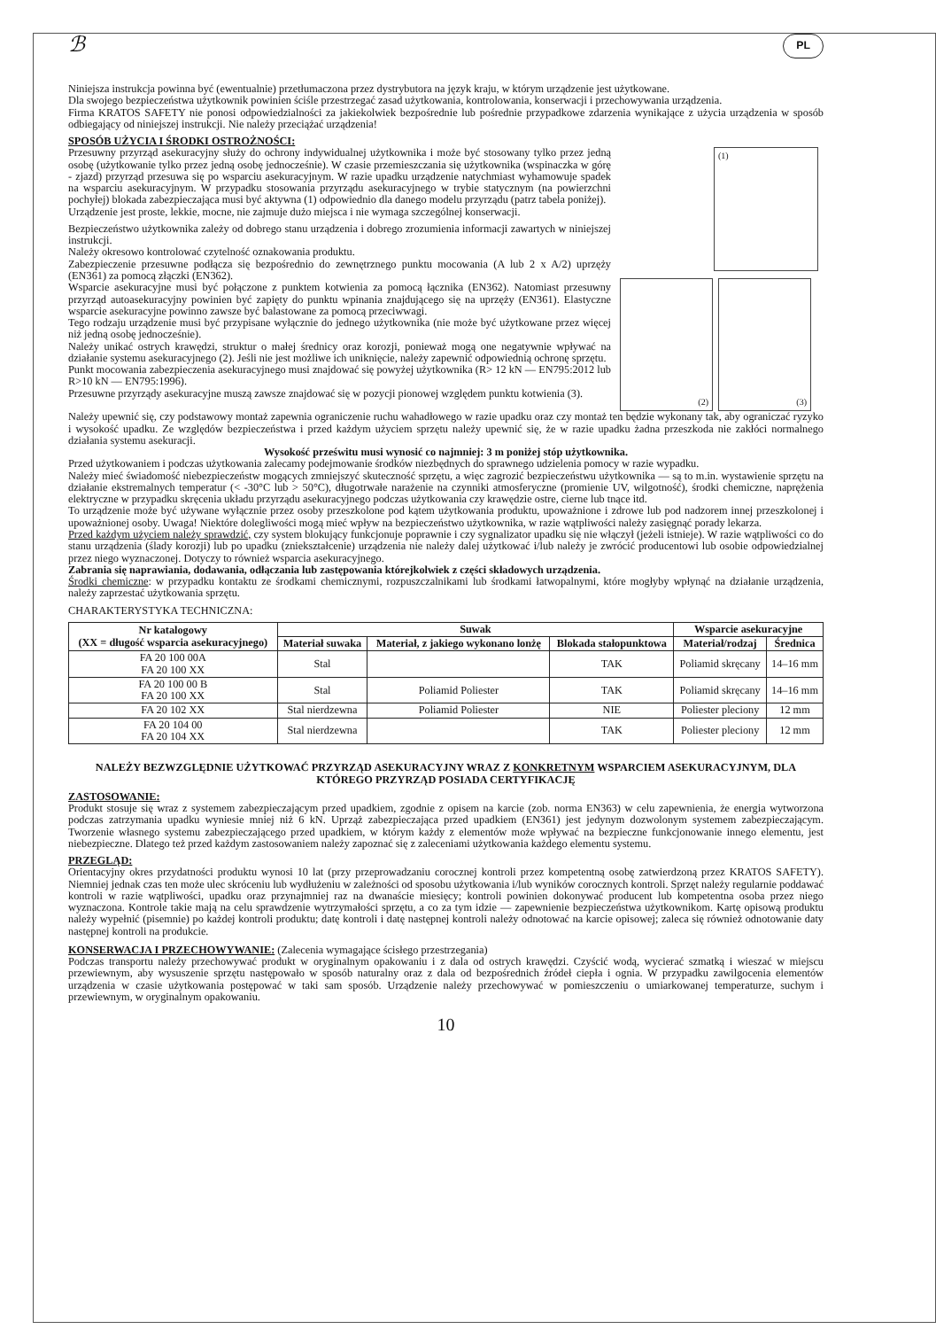ℬ PL
Niniejsza instrukcja powinna być (ewentualnie) przetłumaczona przez dystrybutora na język kraju, w którym urządzenie jest użytkowane.
Dla swojego bezpieczeństwa użytkownik powinien ściśle przestrzegać zasad użytkowania, kontrolowania, konserwacji i przechowywania urządzenia.
Firma KRATOS SAFETY nie ponosi odpowiedzialności za jakiekolwiek bezpośrednie lub pośrednie przypadkowe zdarzenia wynikające z użycia urządzenia w sposób odbiegający od niniejszej instrukcji. Nie należy przeciążać urządzenia!
SPOSÓB UŻYCIA I ŚRODKI OSTROŻNOŚCI:
Przesuwny przyrząd asekuracyjny służy do ochrony indywidualnej użytkownika i może być stosowany tylko przez jedną osobę (użytkowanie tylko przez jedną osobę jednocześnie). W czasie przemieszczania się użytkownika (wspinaczka w górę - zjazd) przyrząd przesuwa się po wsparciu asekuracyjnym. W razie upadku urządzenie natychmiast wyhamowuje spadek na wsparciu asekuracyjnym. W przypadku stosowania przyrządu asekuracyjnego w trybie statycznym (na powierzchni pochyłej) blokada zabezpieczająca musi być aktywna (1) odpowiednio dla danego modelu przyrządu (patrz tabela poniżej).
Urządzenie jest proste, lekkie, mocne, nie zajmuje dużo miejsca i nie wymaga szczególnej konserwacji.
Bezpieczeństwo użytkownika zależy od dobrego stanu urządzenia i dobrego zrozumienia informacji zawartych w niniejszej instrukcji.
Należy okresowo kontrolować czytelność oznakowania produktu.
Zabezpieczenie przesuwne podłącza się bezpośrednio do zewnętrznego punktu mocowania (A lub 2 x A/2) uprzęży (EN361) za pomocą złączki (EN362).
Wsparcie asekuracyjne musi być połączone z punktem kotwienia za pomocą łącznika (EN362). Natomiast przesuwny przyrząd autoasekuracyjny powinien być zapięty do punktu wpinania znajdującego się na uprzęży (EN361). Elastyczne wsparcie asekuracyjne powinno zawsze być balastowane za pomocą przeciwwagi.
Tego rodzaju urządzenie musi być przypisane wyłącznie do jednego użytkownika (nie może być użytkowane przez więcej niż jedną osobę jednocześnie).
Należy unikać ostrych krawędzi, struktur o małej średnicy oraz korozji, ponieważ mogą one negatywnie wpływać na działanie systemu asekuracyjnego (2). Jeśli nie jest możliwe ich uniknięcie, należy zapewnić odpowiednią ochronę sprzętu.
Punkt mocowania zabezpieczenia asekuracyjnego musi znajdować się powyżej użytkownika (R> 12 kN — EN795:2012 lub R>10 kN — EN795:1996).
Przesuwne przyrządy asekuracyjne muszą zawsze znajdować się w pozycji pionowej względem punktu kotwienia (3).
(1)
(2) (3)
Należy upewnić się, czy podstawowy montaż zapewnia ograniczenie ruchu wahadłowego w razie upadku oraz czy montaż ten będzie wykonany tak, aby ograniczać ryzyko i wysokość upadku. Ze względów bezpieczeństwa i przed każdym użyciem sprzętu należy upewnić się, że w razie upadku żadna przeszkoda nie zakłóci normalnego działania systemu asekuracji.
Wysokość prześwitu musi wynosić co najmniej: 3 m poniżej stóp użytkownika.
Przed użytkowaniem i podczas użytkowania zalecamy podejmowanie środków niezbędnych do sprawnego udzielenia pomocy w razie wypadku.
Należy mieć świadomość niebezpieczeństw mogących zmniejszyć skuteczność sprzętu, a więc zagrozić bezpieczeństwu użytkownika — są to m.in. wystawienie sprzętu na działanie ekstremalnych temperatur (< -30°C lub > 50°C), długotrwałe narażenie na czynniki atmosferyczne (promienie UV, wilgotność), środki chemiczne, naprężenia elektryczne w przypadku skręcenia układu przyrządu asekuracyjnego podczas użytkowania czy krawędzie ostre, cierne lub tnące itd.
To urządzenie może być używane wyłącznie przez osoby przeszkolone pod kątem użytkowania produktu, upoważnione i zdrowe lub pod nadzorem innej przeszkolonej i upoważnionej osoby. Uwaga! Niektóre dolegliwości mogą mieć wpływ na bezpieczeństwo użytkownika, w razie wątpliwości należy zasięgnąć porady lekarza.
Przed każdym użyciem należy sprawdzić, czy system blokujący funkcjonuje poprawnie i czy sygnalizator upadku się nie włączył (jeżeli istnieje). W razie wątpliwości co do stanu urządzenia (ślady korozji) lub po upadku (zniekształcenie) urządzenia nie należy dalej użytkować i/lub należy je zwrócić producentowi lub osobie odpowiedzialnej przez niego wyznaczonej. Dotyczy to również wsparcia asekuracyjnego.
Zabrania się naprawiania, dodawania, odłączania lub zastępowania którejkolwiek z części składowych urządzenia.
Środki chemiczne: w przypadku kontaktu ze środkami chemicznymi, rozpuszczalnikami lub środkami łatwopalnymi, które mogłyby wpłynąć na działanie urządzenia, należy zaprzestać użytkowania sprzętu.
CHARAKTERYSTYKA TECHNICZNA:
| Nr katalogowy (XX = długość wsparcia asekuracyjnego) | Suwak | | | Wsparcie asekuracyjne | |
| --- | --- | --- | --- | --- | --- |
| | Materiał suwaka | Materiał, z jakiego wykonano lonżę | Blokada stałopunktowa | Materiał/rodzaj | Średnica |
| FA 20 100 00A FA 20 100 XX | Stal | | TAK | Poliamid skręcany | 14–16 mm |
| FA 20 100 00 B FA 20 100 XX | Stal | Poliamid Poliester | TAK | Poliamid skręcany | 14–16 mm |
| FA 20 102 XX | Stal nierdzewna | Poliamid Poliester | NIE | Poliester pleciony | 12 mm |
| FA 20 104 00 FA 20 104 XX | Stal nierdzewna | | TAK | Poliester pleciony | 12 mm |
NALEŻY BEZWZGLĘDNIE UŻYTKOWAĆ PRZYRZĄD ASEKURACYJNY WRAZ Z KONKRETNYM WSPARCIEM ASEKURACYJNYM, DLA KTÓREGO PRZYRZĄD POSIADA CERTYFIKACJĘ
ZASTOSOWANIE:
Produkt stosuje się wraz z systemem zabezpieczającym przed upadkiem, zgodnie z opisem na karcie (zob. norma EN363) w celu zapewnienia, że energia wytworzona podczas zatrzymania upadku wyniesie mniej niż 6 kN. Uprząż zabezpieczająca przed upadkiem (EN361) jest jedynym dozwolonym systemem zabezpieczającym. Tworzenie własnego systemu zabezpieczającego przed upadkiem, w którym każdy z elementów może wpływać na bezpieczne funkcjonowanie innego elementu, jest niebezpieczne. Dlatego też przed każdym zastosowaniem należy zapoznać się z zaleceniami użytkowania każdego elementu systemu.
PRZEGLĄD:
Orientacyjny okres przydatności produktu wynosi 10 lat (przy przeprowadzaniu corocznej kontroli przez kompetentną osobę zatwierdzoną przez KRATOS SAFETY). Niemniej jednak czas ten może ulec skróceniu lub wydłużeniu w zależności od sposobu użytkowania i/lub wyników corocznych kontroli. Sprzęt należy regularnie poddawać kontroli w razie wątpliwości, upadku oraz przynajmniej raz na dwanaście miesięcy; kontroli powinien dokonywać producent lub kompetentna osoba przez niego wyznaczona. Kontrole takie mają na celu sprawdzenie wytrzymałości sprzętu, a co za tym idzie — zapewnienie bezpieczeństwa użytkownikom. Kartę opisową produktu należy wypełnić (pisemnie) po każdej kontroli produktu; datę kontroli i datę następnej kontroli należy odnotować na karcie opisowej; zaleca się również odnotowanie daty następnej kontroli na produkcie.
KONSERWACJA I PRZECHOWYWANIE: (Zalecenia wymagające ścisłego przestrzegania)
Podczas transportu należy przechowywać produkt w oryginalnym opakowaniu i z dala od ostrych krawędzi. Czyścić wodą, wycierać szmatką i wieszać w miejscu przewiewnym, aby wysuszenie sprzętu następowało w sposób naturalny oraz z dala od bezpośrednich źródeł ciepła i ognia. W przypadku zawilgocenia elementów urządzenia w czasie użytkowania postępować w taki sam sposób. Urządzenie należy przechowywać w pomieszczeniu o umiarkowanej temperaturze, suchym i przewiewnym, w oryginalnym opakowaniu.
10